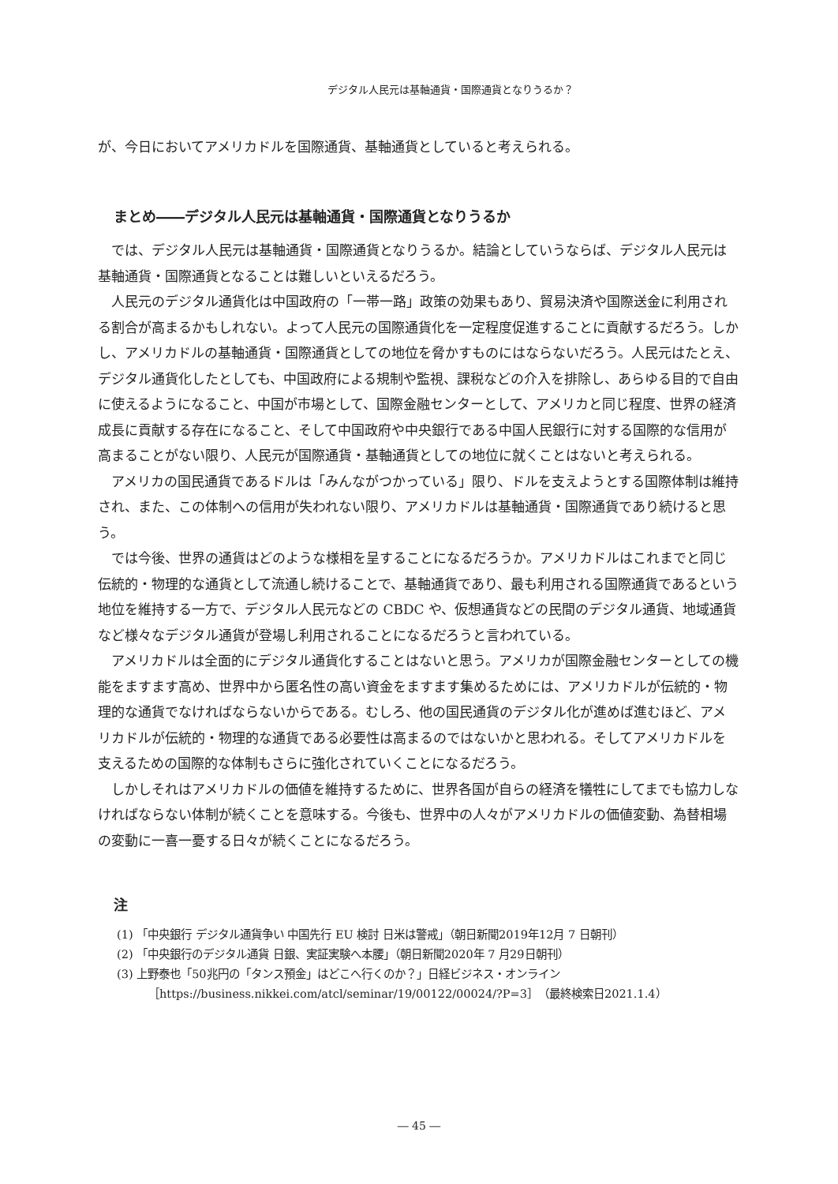デジタル人民元は基軸通貨・国際通貨となりうるか？
が、今日においてアメリカドルを国際通貨、基軸通貨としていると考えられる。
まとめ――デジタル人民元は基軸通貨・国際通貨となりうるか
では、デジタル人民元は基軸通貨・国際通貨となりうるか。結論としていうならば、デジタル人民元は基軸通貨・国際通貨となることは難しいといえるだろう。
人民元のデジタル通貨化は中国政府の「一帯一路」政策の効果もあり、貿易決済や国際送金に利用される割合が高まるかもしれない。よって人民元の国際通貨化を一定程度促進することに貢献するだろう。しかし、アメリカドルの基軸通貨・国際通貨としての地位を脅かすものにはならないだろう。人民元はたとえ、デジタル通貨化したとしても、中国政府による規制や監視、課税などの介入を排除し、あらゆる目的で自由に使えるようになること、中国が市場として、国際金融センターとして、アメリカと同じ程度、世界の経済成長に貢献する存在になること、そして中国政府や中央銀行である中国人民銀行に対する国際的な信用が高まることがない限り、人民元が国際通貨・基軸通貨としての地位に就くことはないと考えられる。
アメリカの国民通貨であるドルは「みんながつかっている」限り、ドルを支えようとする国際体制は維持され、また、この体制への信用が失われない限り、アメリカドルは基軸通貨・国際通貨であり続けると思う。
では今後、世界の通貨はどのような様相を呈することになるだろうか。アメリカドルはこれまでと同じ伝統的・物理的な通貨として流通し続けることで、基軸通貨であり、最も利用される国際通貨であるという地位を維持する一方で、デジタル人民元などの CBDC や、仮想通貨などの民間のデジタル通貨、地域通貨など様々なデジタル通貨が登場し利用されることになるだろうと言われている。
アメリカドルは全面的にデジタル通貨化することはないと思う。アメリカが国際金融センターとしての機能をますます高め、世界中から匿名性の高い資金をますます集めるためには、アメリカドルが伝統的・物理的な通貨でなければならないからである。むしろ、他の国民通貨のデジタル化が進めば進むほど、アメリカドルが伝統的・物理的な通貨である必要性は高まるのではないかと思われる。そしてアメリカドルを支えるための国際的な体制もさらに強化されていくことになるだろう。
しかしそれはアメリカドルの価値を維持するために、世界各国が自らの経済を犠牲にしてまでも協力しなければならない体制が続くことを意味する。今後も、世界中の人々がアメリカドルの価値変動、為替相場の変動に一喜一憂する日々が続くことになるだろう。
注
(1) 「中央銀行 デジタル通貨争い 中国先行 EU 検討 日米は警戒」（朝日新聞2019年12月 7 日朝刊）
(2) 「中央銀行のデジタル通貨 日銀、実証実験へ本腰」（朝日新聞2020年 7 月29日朝刊）
(3) 上野泰也「50兆円の「タンス預金」はどこへ行くのか？」日経ビジネス・オンライン［https://business.nikkei.com/atcl/seminar/19/00122/00024/?P=3］（最終検索日2021.1.4）
― 45 ―